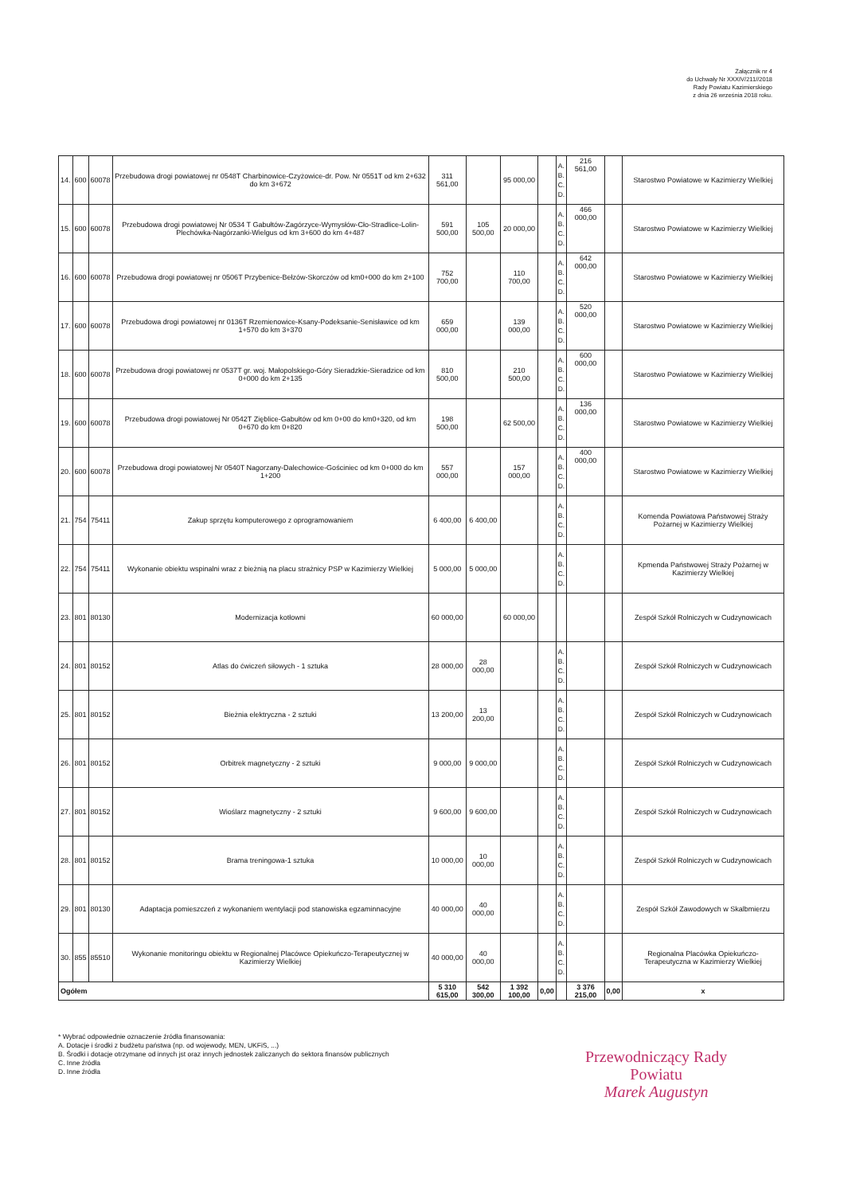Załącznik nr 4
do Uchwały Nr XXXIV/211//2018
Rady Powiatu Kazimierskiego
z dnia 26 września 2018 roku.
| 14. | 600 | 60078 | Przebudowa drogi powiatowej nr 0548T Charbinowice-Czyżowice-dr. Pow. Nr 0551T od km 2+632 do km 3+672 | 311 561,00 | | 95 000,00 | | A. B. C. D. | 216 561,00 | | Starostwo Powiatowe w Kazimierzy Wielkiej |
| 15. | 600 | 60078 | Przebudowa drogi powiatowej Nr 0534 T Gabułtów-Zagórzyce-Wymysłów-Cło-Stradlice-Lolin-Plechówka-Nagórzanki-Wielgus od km 3+600 do km 4+487 | 591 500,00 | 105 500,00 | 20 000,00 | | A. B. C. D. | 466 000,00 | | Starostwo Powiatowe w Kazimierzy Wielkiej |
| 16. | 600 | 60078 | Przebudowa drogi powiatowej nr 0506T Przybenice-Bełzów-Skorczów od km0+000 do km 2+100 | 752 700,00 | | 110 700,00 | | A. B. C. D. | 642 000,00 | | Starostwo Powiatowe w Kazimierzy Wielkiej |
| 17. | 600 | 60078 | Przebudowa drogi powiatowej nr 0136T Rzemienowice-Ksany-Podeksanie-Senisławice od km 1+570 do km 3+370 | 659 000,00 | | 139 000,00 | | A. B. C. D. | 520 000,00 | | Starostwo Powiatowe w Kazimierzy Wielkiej |
| 18. | 600 | 60078 | Przebudowa drogi powiatowej nr 0537T gr. woj. Małopolskiego-Góry Sieradzkie-Sieradzice od km 0+000 do km 2+135 | 810 500,00 | | 210 500,00 | | A. B. C. D. | 600 000,00 | | Starostwo Powiatowe w Kazimierzy Wielkiej |
| 19. | 600 | 60078 | Przebudowa drogi powiatowej Nr 0542T Zięblice-Gabułtów od km 0+00 do km0+320, od km 0+670 do km 0+820 | 198 500,00 | | 62 500,00 | | A. B. C. D. | 136 000,00 | | Starostwo Powiatowe w Kazimierzy Wielkiej |
| 20. | 600 | 60078 | Przebudowa drogi powiatowej Nr 0540T Nagorzany-Dalechowice-Gościniec od km 0+000 do km 1+200 | 557 000,00 | | 157 000,00 | | A. B. C. D. | 400 000,00 | | Starostwo Powiatowe w Kazimierzy Wielkiej |
| 21. | 754 | 75411 | Zakup sprzętu komputerowego z oprogramowaniem | 6 400,00 | 6 400,00 | | | A. B. C. D. | | | Komenda Powiatowa Państwowej Straży Pożarnej w Kazimierzy Wielkiej |
| 22. | 754 | 75411 | Wykonanie obiektu wspinalni wraz z bieżnią na placu strażnicy PSP w Kazimierzy Wielkiej | 5 000,00 | 5 000,00 | | | A. B. C. D. | | | Kpmenda Państwowej Straży Pożarnej w Kazimierzy Wielkiej |
| 23. | 801 | 80130 | Modernizacja kotłowni | 60 000,00 | | 60 000,00 | | | | | Zespół Szkół Rolniczych w Cudzynowicach |
| 24. | 801 | 80152 | Atlas do ćwiczeń siłowych - 1 sztuka | 28 000,00 | 28 000,00 | | | A. B. C. D. | | | Zespół Szkół Rolniczych w Cudzynowicach |
| 25. | 801 | 80152 | Bieżnia elektryczna - 2 sztuki | 13 200,00 | 13 200,00 | | | A. B. C. D. | | | Zespół Szkół Rolniczych w Cudzynowicach |
| 26. | 801 | 80152 | Orbitrek magnetyczny - 2 sztuki | 9 000,00 | 9 000,00 | | | A. B. C. D. | | | Zespół Szkół Rolniczych w Cudzynowicach |
| 27. | 801 | 80152 | Wioślarz magnetyczny - 2 sztuki | 9 600,00 | 9 600,00 | | | A. B. C. D. | | | Zespół Szkół Rolniczych w Cudzynowicach |
| 28. | 801 | 80152 | Brama treningowa-1 sztuka | 10 000,00 | 10 000,00 | | | A. B. C. D. | | | Zespół Szkół Rolniczych w Cudzynowicach |
| 29. | 801 | 80130 | Adaptacja pomieszczeń z wykonaniem wentylacji pod stanowiska egzaminnacyjne | 40 000,00 | 40 000,00 | | | A. B. C. D. | | | Zespół Szkół Zawodowych w Skalbmierzu |
| 30. | 855 | 85510 | Wykonanie monitoringu obiektu w Regionalnej Placówce Opiekuńczo-Terapeutycznej w Kazimierzy Wielkiej | 40 000,00 | 40 000,00 | | | A. B. C. D. | | | Regionalna Placówka Opiekuńczo-Terapeutyczna w Kazimierzy Wielkiej |
| Ogółem | | | | 5 310 615,00 | 542 300,00 | 1 392 100,00 | 0,00 | | 3 376 215,00 | 0,00 | x |
* Wybrać odpowiednie oznaczenie źródła finansowania:
A. Dotacje i środki z budżetu państwa (np. od wojewody, MEN, UKFiS, ...)
B. Środki i dotacje otrzymane od innych jst oraz innych jednostek zaliczanych do sektora finansów publicznych
C. Inne źródła
D. Inne źródła
Przewodniczący Rady
Powiatu
Marek Augustyn